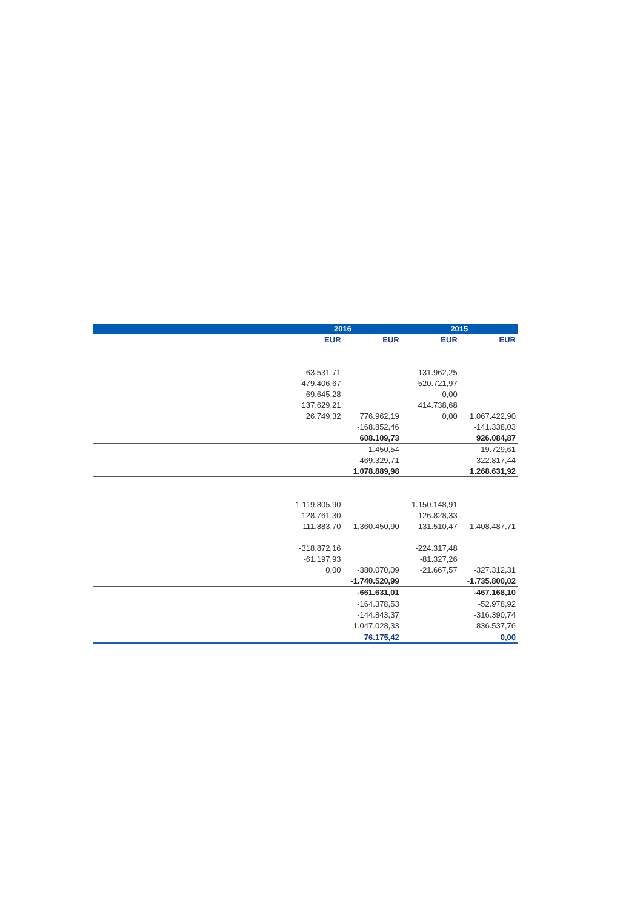| | 2016 | | 2015 | |
| --- | --- | --- | --- | --- |
| | EUR | EUR | EUR | EUR |
| | 63.531,71 | | 131.962,25 | |
| | 479.406,67 | | 520.721,97 | |
| | 69.645,28 | | 0,00 | |
| | 137.629,21 | | 414.738,68 | |
| | 26.749,32 | 776.962,19 | 0,00 | 1.067.422,90 |
| | | -168.852,46 | | -141.338,03 |
| | | 608.109,73 | | 926.084,87 |
| | | 1.450,54 | | 19.729,61 |
| | | 469.329,71 | | 322.817,44 |
| | | 1.078.889,98 | | 1.268.631,92 |
| | -1.119.805,90 | | -1.150.148,91 | |
| | -128.761,30 | | -126.828,33 | |
| | -111.883,70 | -1.360.450,90 | -131.510,47 | -1.408.487,71 |
| | -318.872,16 | | -224.317,48 | |
| | -61.197,93 | | -81.327,26 | |
| | 0,00 | -380.070,09 | -21.667,57 | -327.312,31 |
| | | -1.740.520,99 | | -1.735.800,02 |
| | | -661.631,01 | | -467.168,10 |
| | | -164.378,53 | | -52.978,92 |
| | | -144.843,37 | | -316.390,74 |
| | | 1.047.028,33 | | 836.537,76 |
| | | 76.175,42 | | 0,00 |